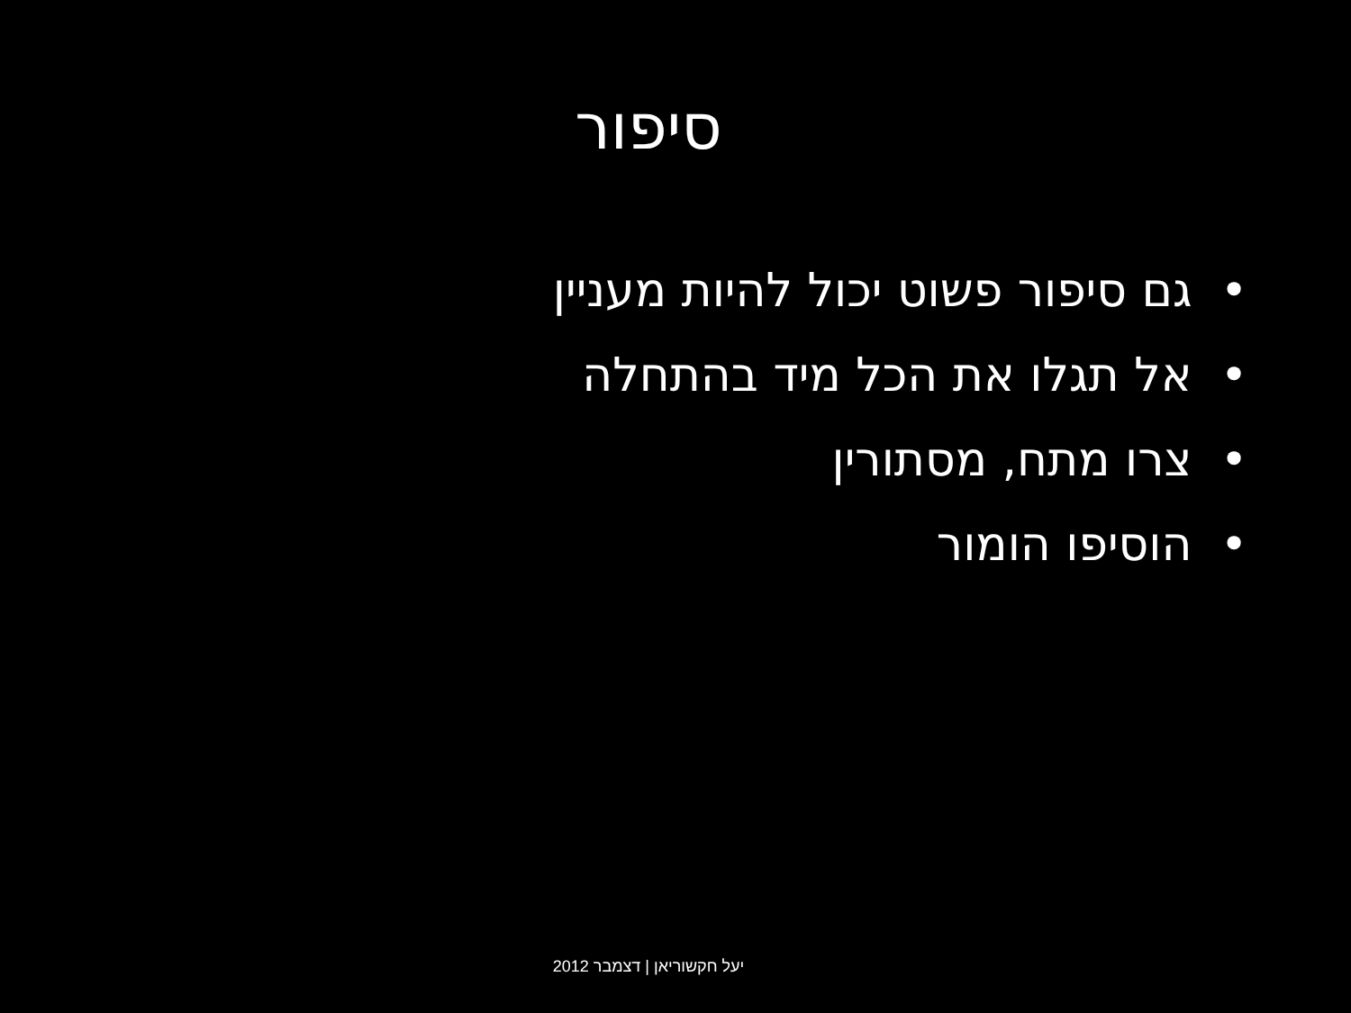סיפור
• גם סיפור פשוט יכול להיות מעניין
• אל תגלו את הכל מיד בהתחלה
• צרו מתח, מסתורין
• הוסיפו הומור
יעל חקשוריאן | דצמבר 2012